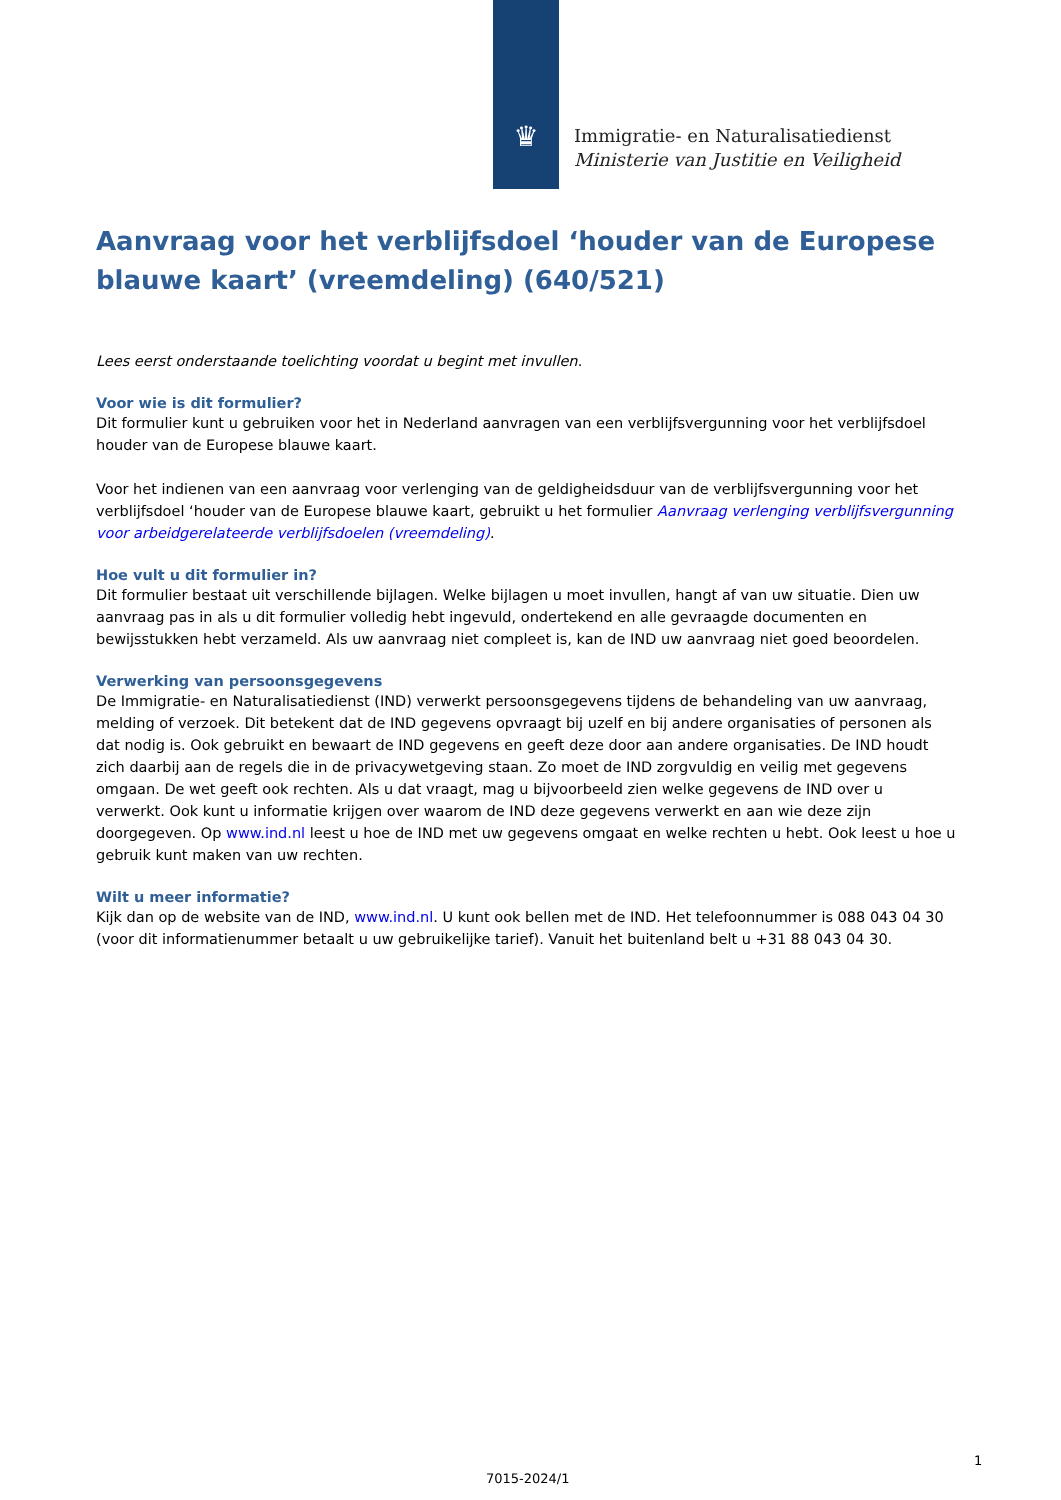♛
Immigratie- en Naturalisatiedienst
Ministerie van Justitie en Veiligheid
Aanvraag voor het verblijfsdoel ‘houder van de Europese blauwe kaart’ (vreemdeling) (640/521)
Lees eerst onderstaande toelichting voordat u begint met invullen.
Voor wie is dit formulier?
Dit formulier kunt u gebruiken voor het in Nederland aanvragen van een verblijfsvergunning voor het verblijfsdoel houder van de Europese blauwe kaart.
Voor het indienen van een aanvraag voor verlenging van de geldigheidsduur van de verblijfsvergunning voor het verblijfsdoel ‘houder van de Europese blauwe kaart, gebruikt u het formulier Aanvraag verlenging verblijfsvergunning voor arbeidgerelateerde verblijfsdoelen (vreemdeling).
Hoe vult u dit formulier in?
Dit formulier bestaat uit verschillende bijlagen. Welke bijlagen u moet invullen, hangt af van uw situatie. Dien uw aanvraag pas in als u dit formulier volledig hebt ingevuld, ondertekend en alle gevraagde documenten en bewijsstukken hebt verzameld. Als uw aanvraag niet compleet is, kan de IND uw aanvraag niet goed beoordelen.
Verwerking van persoonsgegevens
De Immigratie- en Naturalisatiedienst (IND) verwerkt persoonsgegevens tijdens de behandeling van uw aanvraag, melding of verzoek. Dit betekent dat de IND gegevens opvraagt bij uzelf en bij andere organisaties of personen als dat nodig is. Ook gebruikt en bewaart de IND gegevens en geeft deze door aan andere organisaties. De IND houdt zich daarbij aan de regels die in de privacywetgeving staan. Zo moet de IND zorgvuldig en veilig met gegevens omgaan. De wet geeft ook rechten. Als u dat vraagt, mag u bijvoorbeeld zien welke gegevens de IND over u verwerkt. Ook kunt u informatie krijgen over waarom de IND deze gegevens verwerkt en aan wie deze zijn doorgegeven. Op www.ind.nl leest u hoe de IND met uw gegevens omgaat en welke rechten u hebt. Ook leest u hoe u gebruik kunt maken van uw rechten.
Wilt u meer informatie?
Kijk dan op de website van de IND, www.ind.nl. U kunt ook bellen met de IND. Het telefoonnummer is 088 043 04 30 (voor dit informatienummer betaalt u uw gebruikelijke tarief). Vanuit het buitenland belt u +31 88 043 04 30.
1
7015-2024/1